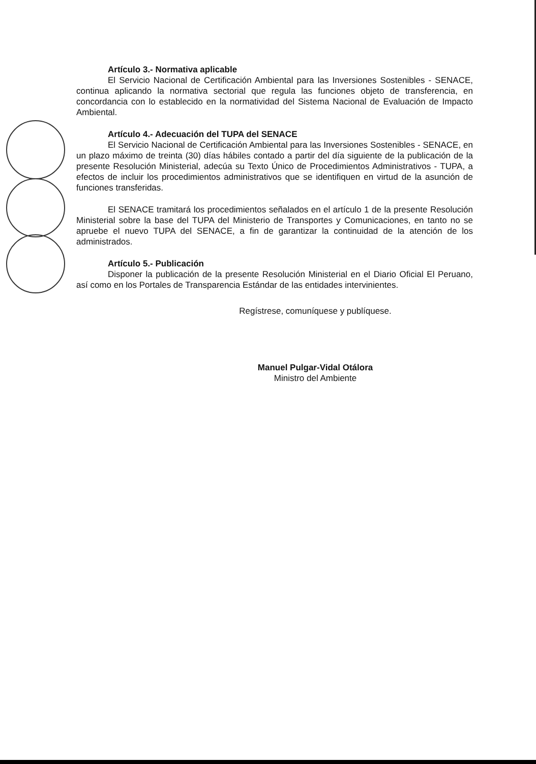Artículo 3.- Normativa aplicable
El Servicio Nacional de Certificación Ambiental para las Inversiones Sostenibles - SENACE, continua aplicando la normativa sectorial que regula las funciones objeto de transferencia, en concordancia con lo establecido en la normatividad del Sistema Nacional de Evaluación de Impacto Ambiental.
Artículo 4.- Adecuación del TUPA del SENACE
El Servicio Nacional de Certificación Ambiental para las Inversiones Sostenibles - SENACE, en un plazo máximo de treinta (30) días hábiles contado a partir del día siguiente de la publicación de la presente Resolución Ministerial, adecúa su Texto Único de Procedimientos Administrativos - TUPA, a efectos de incluir los procedimientos administrativos que se identifiquen en virtud de la asunción de funciones transferidas.
El SENACE tramitará los procedimientos señalados en el artículo 1 de la presente Resolución Ministerial sobre la base del TUPA del Ministerio de Transportes y Comunicaciones, en tanto no se apruebe el nuevo TUPA del SENACE, a fin de garantizar la continuidad de la atención de los administrados.
Artículo 5.- Publicación
Disponer la publicación de la presente Resolución Ministerial en el Diario Oficial El Peruano, así como en los Portales de Transparencia Estándar de las entidades intervinientes.
Regístrese, comuníquese y publíquese.
Manuel Pulgar-Vidal Otálora
Ministro del Ambiente